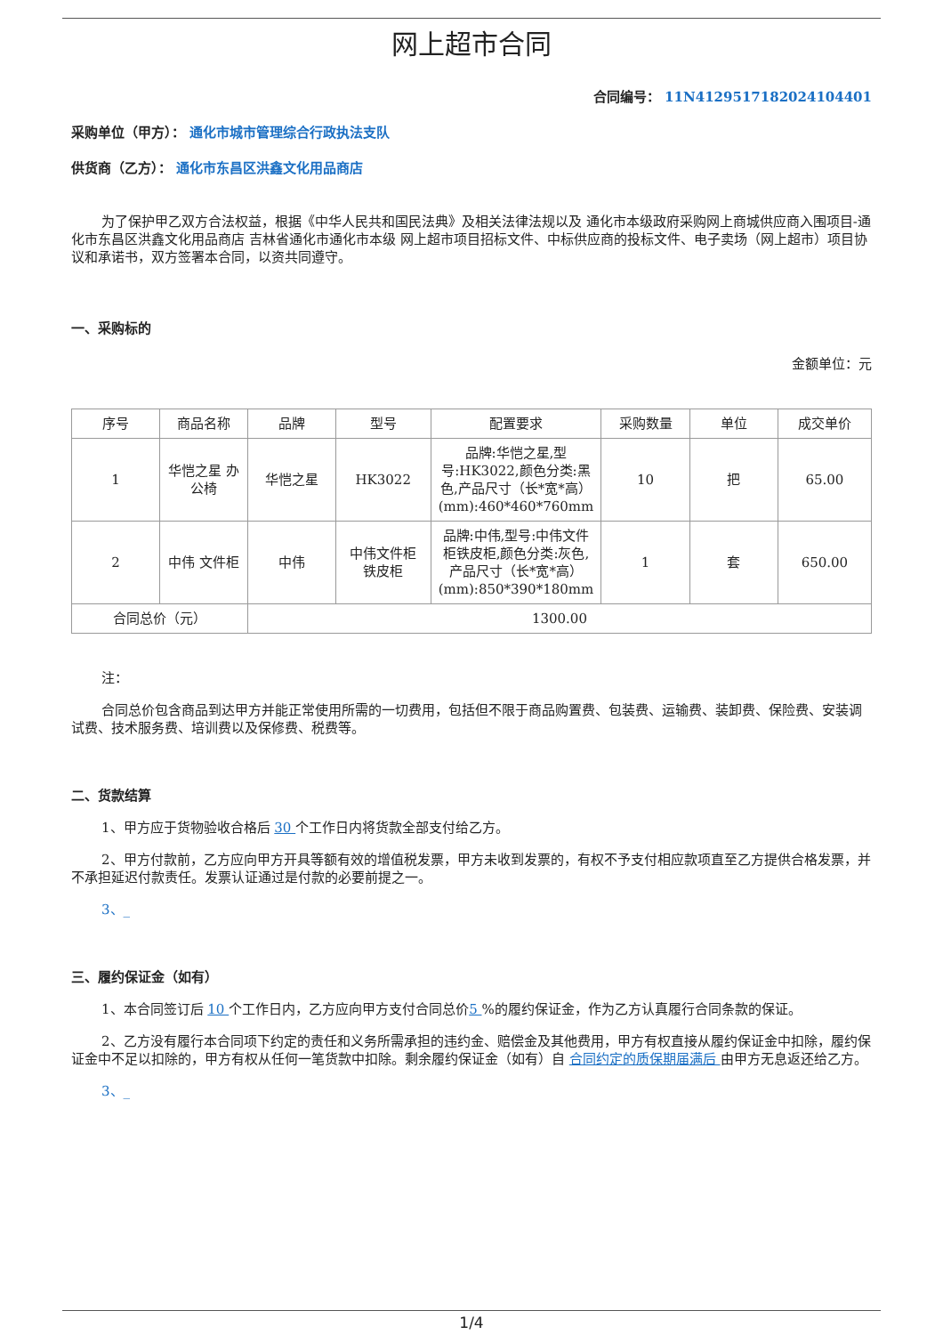网上超市合同
合同编号： 11N4129517182024104401
采购单位（甲方）： 通化市城市管理综合行政执法支队
供货商（乙方）： 通化市东昌区洪鑫文化用品商店
为了保护甲乙双方合法权益，根据《中华人民共和国民法典》及相关法律法规以及 通化市本级政府采购网上商城供应商入围项目-通化市东昌区洪鑫文化用品商店 吉林省通化市通化市本级 网上超市项目招标文件、中标供应商的投标文件、电子卖场（网上超市）项目协议和承诺书，双方签署本合同，以资共同遵守。
一、采购标的
金额单位：元
| 序号 | 商品名称 | 品牌 | 型号 | 配置要求 | 采购数量 | 单位 | 成交单价 |
| --- | --- | --- | --- | --- | --- | --- | --- |
| 1 | 华恺之星 办公椅 | 华恺之星 | HK3022 | 品牌:华恺之星,型号:HK3022,颜色分类:黑色,产品尺寸（长*宽*高）(mm):460*460*760mm | 10 | 把 | 65.00 |
| 2 | 中伟 文件柜 | 中伟 | 中伟文件柜铁皮柜 | 品牌:中伟,型号:中伟文件柜铁皮柜,颜色分类:灰色,产品尺寸（长*宽*高）(mm):850*390*180mm | 1 | 套 | 650.00 |
| 合同总价（元） | | 1300.00 | | | | | |
注：
合同总价包含商品到达甲方并能正常使用所需的一切费用，包括但不限于商品购置费、包装费、运输费、装卸费、保险费、安装调试费、技术服务费、培训费以及保修费、税费等。
二、货款结算
1、甲方应于货物验收合格后 30 个工作日内将货款全部支付给乙方。
2、甲方付款前，乙方应向甲方开具等额有效的增值税发票，甲方未收到发票的，有权不予支付相应款项直至乙方提供合格发票，并不承担延迟付款责任。发票认证通过是付款的必要前提之一。
3、_
三、履约保证金（如有）
1、本合同签订后 10 个工作日内，乙方应向甲方支付合同总价5 %的履约保证金，作为乙方认真履行合同条款的保证。
2、乙方没有履行本合同项下约定的责任和义务所需承担的违约金、赔偿金及其他费用，甲方有权直接从履约保证金中扣除，履约保证金中不足以扣除的，甲方有权从任何一笔货款中扣除。剩余履约保证金（如有）自 合同约定的质保期届满后 由甲方无息返还给乙方。
3、_
1/4